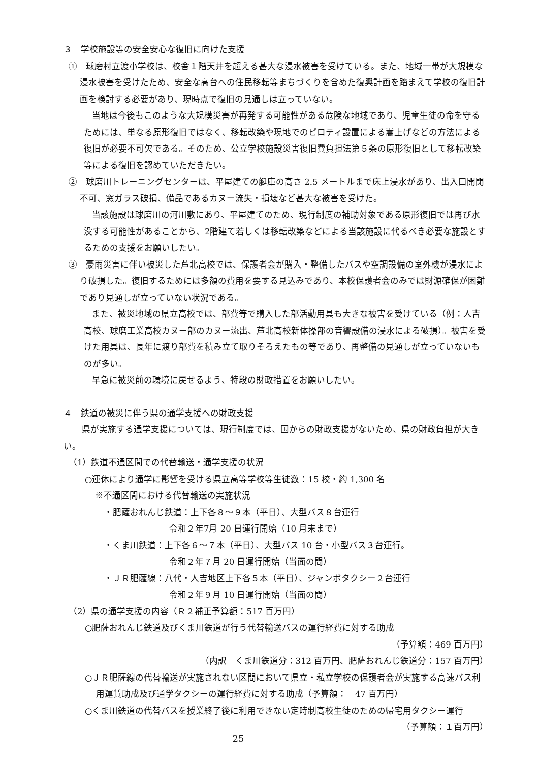３　学校施設等の安全安心な復旧に向けた支援
①　球磨村立渡小学校は、校舎１階天井を超える甚大な浸水被害を受けている。また、地域一帯が大規模な浸水被害を受けたため、安全な高台への住民移転等まちづくりを含めた復興計画を踏まえて学校の復旧計画を検討する必要があり、現時点で復旧の見通しは立っていない。
当地は今後もこのような大規模災害が再発する可能性がある危険な地域であり、児童生徒の命を守るためには、単なる原形復旧ではなく、移転改築や現地でのピロティ設置による嵩上げなどの方法による復旧が必要不可欠である。そのため、公立学校施設災害復旧費負担法第５条の原形復旧として移転改築等による復旧を認めていただきたい。
②　球磨川トレーニングセンターは、平屋建ての艇庫の高さ 2.5 メートルまで床上浸水があり、出入口開閉不可、窓ガラス破損、備品であるカヌー流失・損壊など甚大な被害を受けた。
当該施設は球磨川の河川敷にあり、平屋建てのため、現行制度の補助対象である原形復旧では再び水没する可能性があることから、2階建て若しくは移転改築などによる当該施設に代るべき必要な施設とするための支援をお願いしたい。
③　豪雨災害に伴い被災した芦北高校では、保護者会が購入・整備したバスや空調設備の室外機が浸水により破損した。復旧するためには多額の費用を要する見込みであり、本校保護者会のみでは財源確保が困難であり見通しが立っていない状況である。
また、被災地域の県立高校では、部費等で購入した部活動用具も大きな被害を受けている（例：人吉高校、球磨工業高校カヌー部のカヌー流出、芦北高校新体操部の音響設備の浸水による破損）。被害を受けた用具は、長年に渡り部費を積み立て取りそろえたもの等であり、再整備の見通しが立っていないものが多い。
早急に被災前の環境に戻せるよう、特段の財政措置をお願いしたい。
４　鉄道の被災に伴う県の通学支援への財政支援
県が実施する通学支援については、現行制度では、国からの財政支援がないため、県の財政負担が大きい。
（1）鉄道不通区間での代替輸送・通学支援の状況
○運休により通学に影響を受ける県立高等学校等生徒数：15 校・約 1,300 名
※不通区間における代替輸送の実施状況
・肥薩おれんじ鉄道：上下各８～９本（平日）、大型バス８台運行
令和２年7月 20 日運行開始（10 月末まで）
・くま川鉄道：上下各６～７本（平日）、大型バス 10 台・小型バス３台運行。
令和２年７月 20 日運行開始（当面の間）
・ＪＲ肥薩線：八代・人吉地区上下各５本（平日）、ジャンボタクシー２台運行
令和２年９月 10 日運行開始（当面の間）
（2）県の通学支援の内容（Ｒ２補正予算額：517 百万円）
○肥薩おれんじ鉄道及びくま川鉄道が行う代替輸送バスの運行経費に対する助成
（予算額：469 百万円）
（内訳　くま川鉄道分：312 百万円、肥薩おれんじ鉄道分：157 百万円）
○ＪＲ肥薩線の代替輸送が実施されない区間において県立・私立学校の保護者会が実施する高速バス利用運賃助成及び通学タクシーの運行経費に対する助成（予算額：　47 百万円）
○くま川鉄道の代替バスを授業終了後に利用できない定時制高校生徒のための帰宅用タクシー運行 （予算額：１百万円）
25